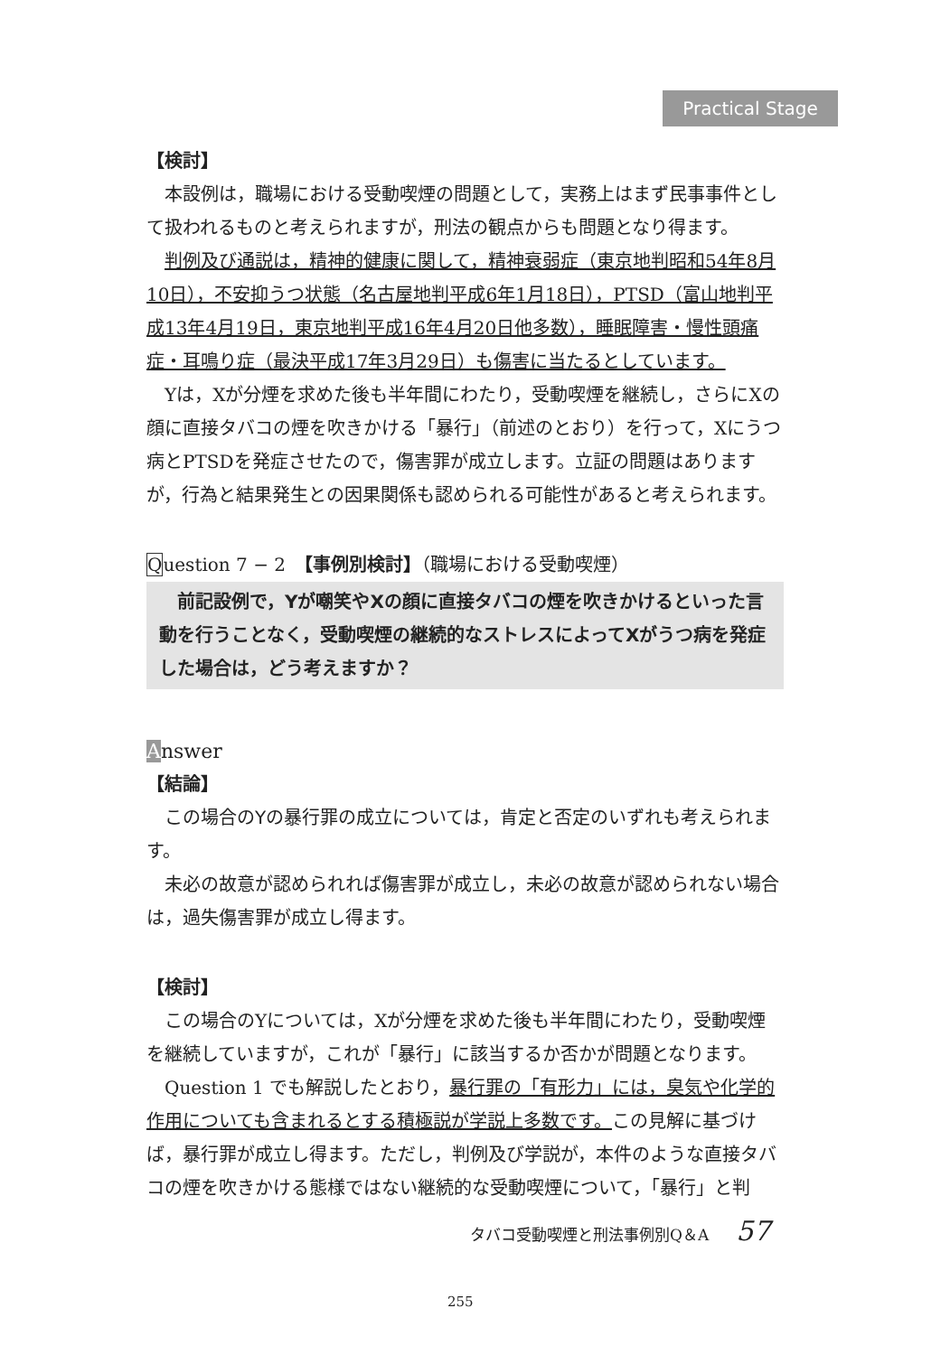Practical Stage
【検討】
本設例は，職場における受動喫煙の問題として，実務上はまず民事事件として扱われるものと考えられますが，刑法の観点からも問題となり得ます。
判例及び通説は，精神的健康に関して，精神衰弱症（東京地判昭和54年8月10日），不安抑うつ状態（名古屋地判平成6年1月18日），PTSD（富山地判平成13年4月19日，東京地判平成16年4月20日他多数），睡眠障害・慢性頭痛症・耳鳴り症（最決平成17年3月29日）も傷害に当たるとしています。
Yは，Xが分煙を求めた後も半年間にわたり，受動喫煙を継続し，さらにXの顔に直接タバコの煙を吹きかける「暴行」（前述のとおり）を行って，Xにうつ病とPTSDを発症させたので，傷害罪が成立します。立証の問題はありますが，行為と結果発生との因果関係も認められる可能性があると考えられます。
Question 7 − 2　【事例別検討】（職場における受動喫煙）
　前記設例で，Yが嘲笑やXの顔に直接タバコの煙を吹きかけるといった言動を行うことなく，受動喫煙の継続的なストレスによってXがうつ病を発症した場合は，どう考えますか？
Answer
【結論】
この場合のYの暴行罪の成立については，肯定と否定のいずれも考えられます。
未必の故意が認められれば傷害罪が成立し，未必の故意が認められない場合は，過失傷害罪が成立し得ます。
【検討】
この場合のYについては，Xが分煙を求めた後も半年間にわたり，受動喫煙を継続していますが，これが「暴行」に該当するか否かが問題となります。
Question 1 でも解説したとおり，暴行罪の「有形力」には，臭気や化学的作用についても含まれるとする積極説が学説上多数です。この見解に基づけば，暴行罪が成立し得ます。ただし，判例及び学説が，本件のような直接タバコの煙を吹きかける態様ではない継続的な受動喫煙について，「暴行」と判
タバコ受動喫煙と刑法事例別Q＆A 57
255